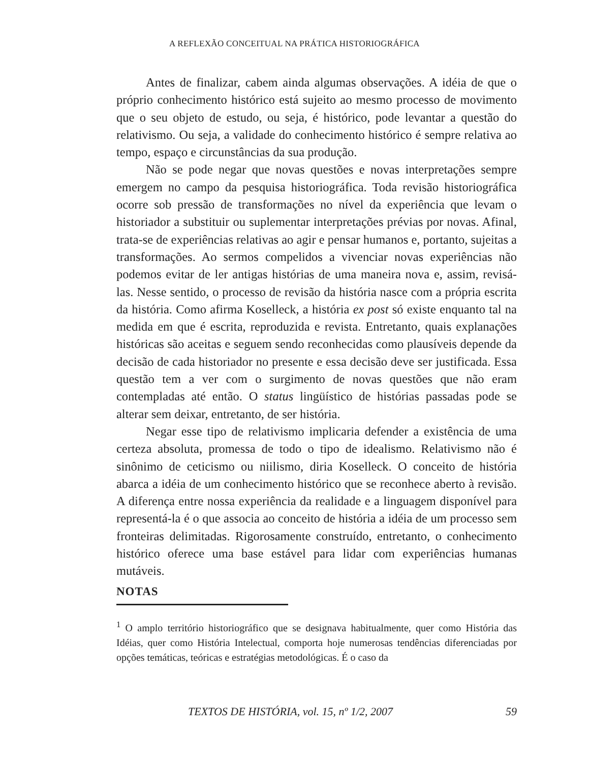A REFLEXÃO CONCEITUAL NA PRÁTICA HISTORIOGRÁFICA
Antes de finalizar, cabem ainda algumas observações. A idéia de que o próprio conhecimento histórico está sujeito ao mesmo processo de movimento que o seu objeto de estudo, ou seja, é histórico, pode levantar a questão do relativismo. Ou seja, a validade do conhecimento histórico é sempre relativa ao tempo, espaço e circunstâncias da sua produção.
Não se pode negar que novas questões e novas interpretações sempre emergem no campo da pesquisa historiográfica. Toda revisão historiográfica ocorre sob pressão de transformações no nível da experiência que levam o historiador a substituir ou suplementar interpretações prévias por novas. Afinal, trata-se de experiências relativas ao agir e pensar humanos e, portanto, sujeitas a transformações. Ao sermos compelidos a vivenciar novas experiências não podemos evitar de ler antigas histórias de uma maneira nova e, assim, revisá-las. Nesse sentido, o processo de revisão da história nasce com a própria escrita da história. Como afirma Koselleck, a história ex post só existe enquanto tal na medida em que é escrita, reproduzida e revista. Entretanto, quais explanações históricas são aceitas e seguem sendo reconhecidas como plausíveis depende da decisão de cada historiador no presente e essa decisão deve ser justificada. Essa questão tem a ver com o surgimento de novas questões que não eram contempladas até então. O status lingüístico de histórias passadas pode se alterar sem deixar, entretanto, de ser história.
Negar esse tipo de relativismo implicaria defender a existência de uma certeza absoluta, promessa de todo o tipo de idealismo. Relativismo não é sinônimo de ceticismo ou niilismo, diria Koselleck. O conceito de história abarca a idéia de um conhecimento histórico que se reconhece aberto à revisão. A diferença entre nossa experiência da realidade e a linguagem disponível para representá-la é o que associa ao conceito de história a idéia de um processo sem fronteiras delimitadas. Rigorosamente construído, entretanto, o conhecimento histórico oferece uma base estável para lidar com experiências humanas mutáveis.
NOTAS
<sup>1</sup> O amplo território historiográfico que se designava habitualmente, quer como História das Idéias, quer como História Intelectual, comporta hoje numerosas tendências diferenciadas por opções temáticas, teóricas e estratégias metodológicas. É o caso da
TEXTOS DE HISTÓRIA, vol. 15, nº 1/2, 2007 59